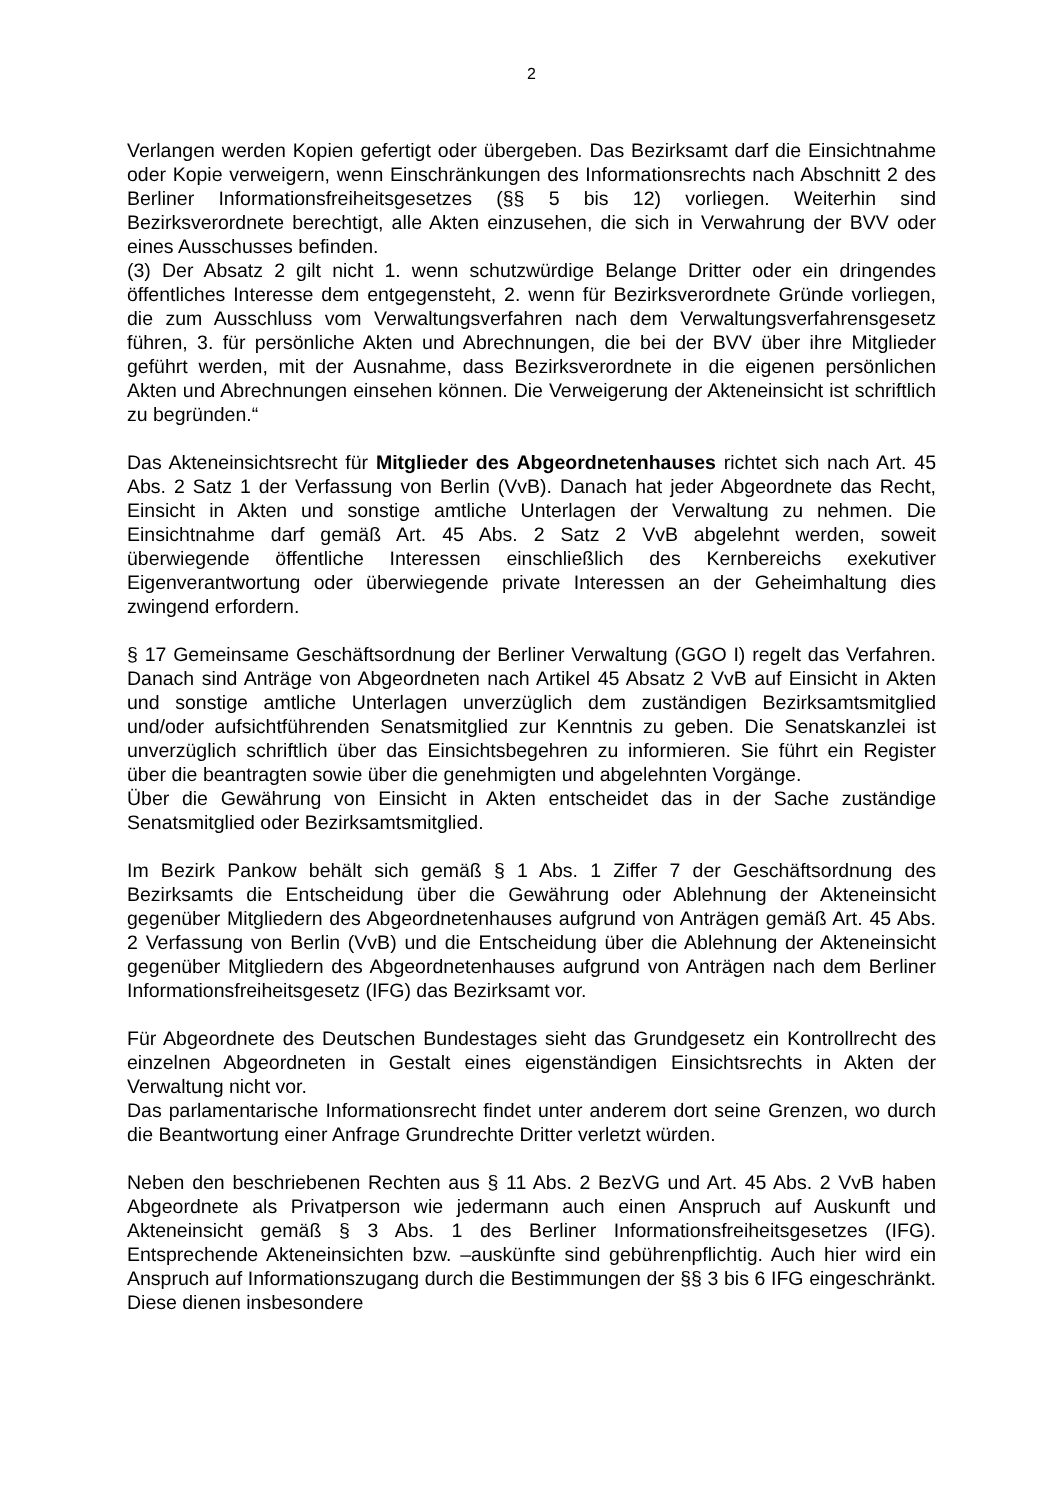2
Verlangen werden Kopien gefertigt oder übergeben. Das Bezirksamt darf die Einsichtnahme oder Kopie verweigern, wenn Einschränkungen des Informationsrechts nach Abschnitt 2 des Berliner Informationsfreiheitsgesetzes (§§ 5 bis 12) vorliegen. Weiterhin sind Bezirksverordnete berechtigt, alle Akten einzusehen, die sich in Verwahrung der BVV oder eines Ausschusses befinden.
(3) Der Absatz 2 gilt nicht 1. wenn schutzwürdige Belange Dritter oder ein dringendes öffentliches Interesse dem entgegensteht, 2. wenn für Bezirksverordnete Gründe vorliegen, die zum Ausschluss vom Verwaltungsverfahren nach dem Verwaltungsverfahrensgesetz führen, 3. für persönliche Akten und Abrechnungen, die bei der BVV über ihre Mitglieder geführt werden, mit der Ausnahme, dass Bezirksverordnete in die eigenen persönlichen Akten und Abrechnungen einsehen können. Die Verweigerung der Akteneinsicht ist schriftlich zu begründen.“
Das Akteneinsichtsrecht für Mitglieder des Abgeordnetenhauses richtet sich nach Art. 45 Abs. 2 Satz 1 der Verfassung von Berlin (VvB). Danach hat jeder Abgeordnete das Recht, Einsicht in Akten und sonstige amtliche Unterlagen der Verwaltung zu nehmen. Die Einsichtnahme darf gemäß Art. 45 Abs. 2 Satz 2 VvB abgelehnt werden, soweit überwiegende öffentliche Interessen einschließlich des Kernbereichs exekutiver Eigenverantwortung oder überwiegende private Interessen an der Geheimhaltung dies zwingend erfordern.
§ 17 Gemeinsame Geschäftsordnung der Berliner Verwaltung (GGO I) regelt das Verfahren. Danach sind Anträge von Abgeordneten nach Artikel 45 Absatz 2 VvB auf Einsicht in Akten und sonstige amtliche Unterlagen unverzüglich dem zuständigen Bezirksamtsmitglied und/oder aufsichtführenden Senatsmitglied zur Kenntnis zu geben. Die Senatskanzlei ist unverzüglich schriftlich über das Einsichtsbegehren zu informieren. Sie führt ein Register über die beantragten sowie über die genehmigten und abgelehnten Vorgänge.
Über die Gewährung von Einsicht in Akten entscheidet das in der Sache zuständige Senatsmitglied oder Bezirksamtsmitglied.
Im Bezirk Pankow behält sich gemäß § 1 Abs. 1 Ziffer 7 der Geschäftsordnung des Bezirksamts die Entscheidung über die Gewährung oder Ablehnung der Akteneinsicht gegenüber Mitgliedern des Abgeordnetenhauses aufgrund von Anträgen gemäß Art. 45 Abs. 2 Verfassung von Berlin (VvB) und die Entscheidung über die Ablehnung der Akteneinsicht gegenüber Mitgliedern des Abgeordnetenhauses aufgrund von Anträgen nach dem Berliner Informationsfreiheitsgesetz (IFG) das Bezirksamt vor.
Für Abgeordnete des Deutschen Bundestages sieht das Grundgesetz ein Kontrollrecht des einzelnen Abgeordneten in Gestalt eines eigenständigen Einsichtsrechts in Akten der Verwaltung nicht vor.
Das parlamentarische Informationsrecht findet unter anderem dort seine Grenzen, wo durch die Beantwortung einer Anfrage Grundrechte Dritter verletzt würden.
Neben den beschriebenen Rechten aus § 11 Abs. 2 BezVG und Art. 45 Abs. 2 VvB haben Abgeordnete als Privatperson wie jedermann auch einen Anspruch auf Auskunft und Akteneinsicht gemäß § 3 Abs. 1 des Berliner Informationsfreiheitsgesetzes (IFG). Entsprechende Akteneinsichten bzw. –auskünfte sind gebührenpflichtig. Auch hier wird ein Anspruch auf Informationszugang durch die Bestimmungen der §§ 3 bis 6 IFG eingeschränkt. Diese dienen insbesondere